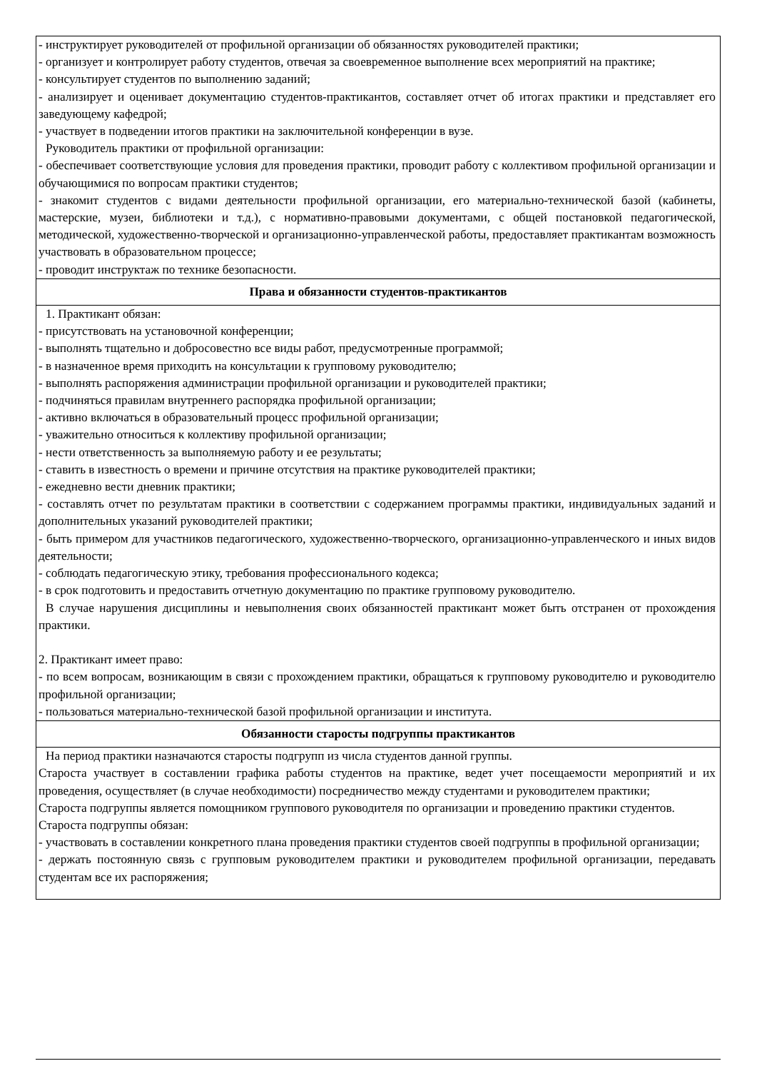| - инструктирует руководителей от профильной организации об обязанностях руководителей практики; - организует и контролирует работу студентов, отвечая за своевременное выполнение всех мероприятий на практике; - консультирует студентов по выполнению заданий; - анализирует и оценивает документацию студентов-практикантов, составляет отчет об итогах практики и представляет его заведующему кафедрой; - участвует в подведении итогов практики на заключительной конференции в вузе. Руководитель практики от профильной организации: - обеспечивает соответствующие условия для проведения практики, проводит работу с коллективом профильной организации и обучающимися по вопросам практики студентов; - знакомит студентов с видами деятельности профильной организации, его материально-технической базой (кабинеты, мастерские, музеи, библиотеки и т.д.), с нормативно-правовыми документами, с общей постановкой педагогической, методической, художественно-творческой и организационно-управленческой работы, предоставляет практикантам возможность участвовать в образовательном процессе; - проводит инструктаж по технике безопасности. |
| Права и обязанности студентов-практикантов |
| 1. Практикант обязан: - присутствовать на установочной конференции; - выполнять тщательно и добросовестно все виды работ, предусмотренные программой; - в назначенное время приходить на консультации к групповому руководителю; - выполнять распоряжения администрации профильной организации и руководителей практики; - подчиняться правилам внутреннего распорядка профильной организации; - активно включаться в образовательный процесс профильной организации; - уважительно относиться к коллективу профильной организации; - нести ответственность за выполняемую работу и ее результаты; - ставить в известность о времени и причине отсутствия на практике руководителей практики; - ежедневно вести дневник практики; - составлять отчет по результатам практики в соответствии с содержанием программы практики, индивидуальных заданий и дополнительных указаний руководителей практики; - быть примером для участников педагогического, художественно-творческого, организационно-управленческого и иных видов деятельности; - соблюдать педагогическую этику, требования профессионального кодекса; - в срок подготовить и предоставить отчетную документацию по практике групповому руководителю. В случае нарушения дисциплины и невыполнения своих обязанностей практикант может быть отстранен от прохождения практики. 2. Практикант имеет право: - по всем вопросам, возникающим в связи с прохождением практики, обращаться к групповому руководителю и руководителю профильной организации; - пользоваться материально-технической базой профильной организации и института. |
| Обязанности старосты подгруппы практикантов |
| На период практики назначаются старосты подгрупп из числа студентов данной группы. Староста участвует в составлении графика работы студентов на практике, ведет учет посещаемости мероприятий и их проведения, осуществляет (в случае необходимости) посредничество между студентами и руководителем практики; Староста подгруппы является помощником группового руководителя по организации и проведению практики студентов. Староста подгруппы обязан: - участвовать в составлении конкретного плана проведения практики студентов своей подгруппы в профильной организации; - держать постоянную связь с групповым руководителем практики и руководителем профильной организации, передавать студентам все их распоряжения; |